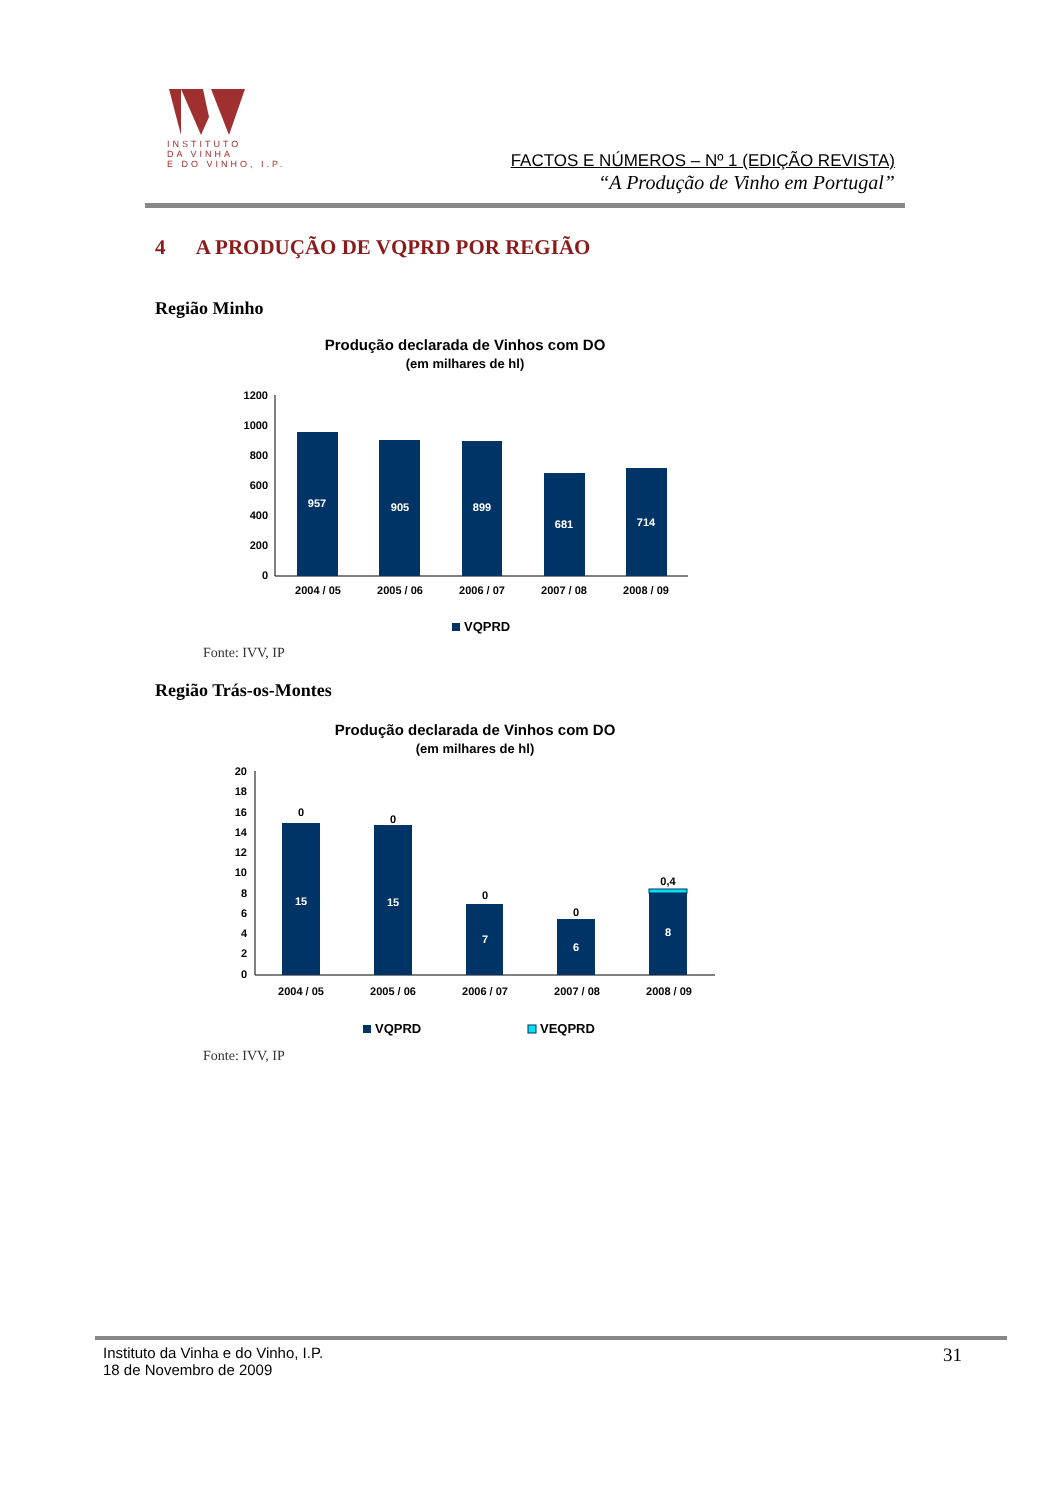INSTITUTO
DA VINHA
E DO VINHO, I.P.
FACTOS E NÚMEROS – Nº 1 (EDIÇÃO REVISTA)
“A Produção de Vinho em Portugal”
4 A PRODUÇÃO DE VQPRD POR REGIÃO
Região Minho
Produção declarada de Vinhos com DO
(em milhares de hl)
1200
1000
800
600
400
200
0
957
905
899
681
714
2004 / 05
2005 / 06
2006 / 07
2007 / 08
2008 / 09
VQPRD
Fonte: IVV, IP
Região Trás-os-Montes
Produção declarada de Vinhos com DO
(em milhares de hl)
20
18
16
14
12
10
8
6
4
2
0
15
15
7
6
8
0
0
0
0
0,4
2004 / 05
2005 / 06
2006 / 07
2007 / 08
2008 / 09
VQPRD
VEQPRD
Fonte: IVV, IP
Instituto da Vinha e do Vinho, I.P.
18 de Novembro de 2009
31